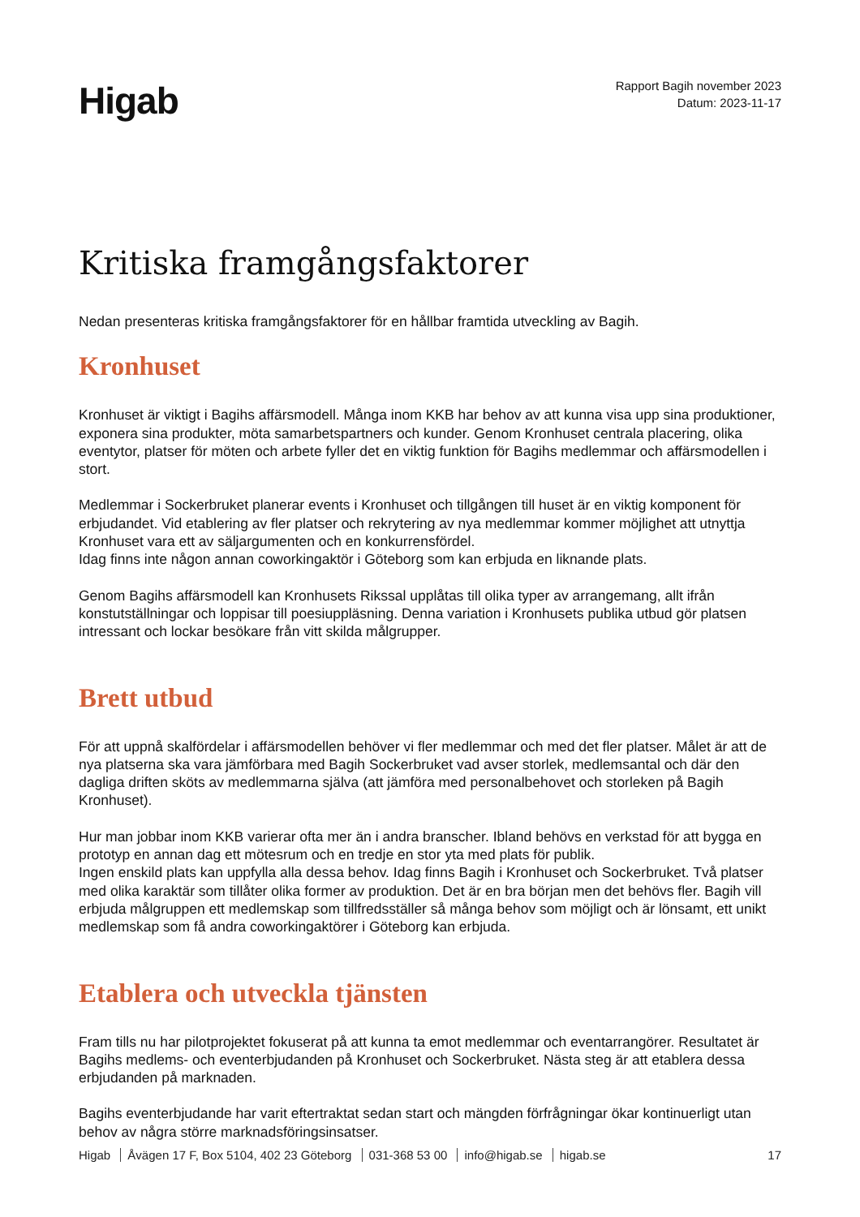Higab
Rapport Bagih november 2023
Datum: 2023-11-17
Kritiska framgångsfaktorer
Nedan presenteras kritiska framgångsfaktorer för en hållbar framtida utveckling av Bagih.
Kronhuset
Kronhuset är viktigt i Bagihs affärsmodell. Många inom KKB har behov av att kunna visa upp sina produktioner, exponera sina produkter, möta samarbetspartners och kunder. Genom Kronhuset centrala placering, olika eventytor, platser för möten och arbete fyller det en viktig funktion för Bagihs medlemmar och affärsmodellen i stort.
Medlemmar i Sockerbruket planerar events i Kronhuset och tillgången till huset är en viktig komponent för erbjudandet. Vid etablering av fler platser och rekrytering av nya medlemmar kommer möjlighet att utnyttja Kronhuset vara ett av säljargumenten och en konkurrensfördel.
Idag finns inte någon annan coworkingaktör i Göteborg som kan erbjuda en liknande plats.
Genom Bagihs affärsmodell kan Kronhusets Rikssal upplåtas till olika typer av arrangemang, allt ifrån konstutställningar och loppisar till poesiuppläsning. Denna variation i Kronhusets publika utbud gör platsen intressant och lockar besökare från vitt skilda målgrupper.
Brett utbud
För att uppnå skalfördelar i affärsmodellen behöver vi fler medlemmar och med det fler platser. Målet är att de nya platserna ska vara jämförbara med Bagih Sockerbruket vad avser storlek, medlemsantal och där den dagliga driften sköts av medlemmarna själva (att jämföra med personalbehovet och storleken på Bagih Kronhuset).
Hur man jobbar inom KKB varierar ofta mer än i andra branscher. Ibland behövs en verkstad för att bygga en prototyp en annan dag ett mötesrum och en tredje en stor yta med plats för publik.
Ingen enskild plats kan uppfylla alla dessa behov. Idag finns Bagih i Kronhuset och Sockerbruket. Två platser med olika karaktär som tillåter olika former av produktion. Det är en bra början men det behövs fler. Bagih vill erbjuda målgruppen ett medlemskap som tillfredsställer så många behov som möjligt och är lönsamt, ett unikt medlemskap som få andra coworkingaktörer i Göteborg kan erbjuda.
Etablera och utveckla tjänsten
Fram tills nu har pilotprojektet fokuserat på att kunna ta emot medlemmar och eventarrangörer. Resultatet är Bagihs medlems- och eventerbjudanden på Kronhuset och Sockerbruket. Nästa steg är att etablera dessa erbjudanden på marknaden.
Bagihs eventerbjudande har varit eftertraktat sedan start och mängden förfrågningar ökar kontinuerligt utan behov av några större marknadsföringsinsatser.
Higab Åvägen 17 F, Box 5104, 402 23 Göteborg 031-368 53 00 info@higab.se higab.se
17